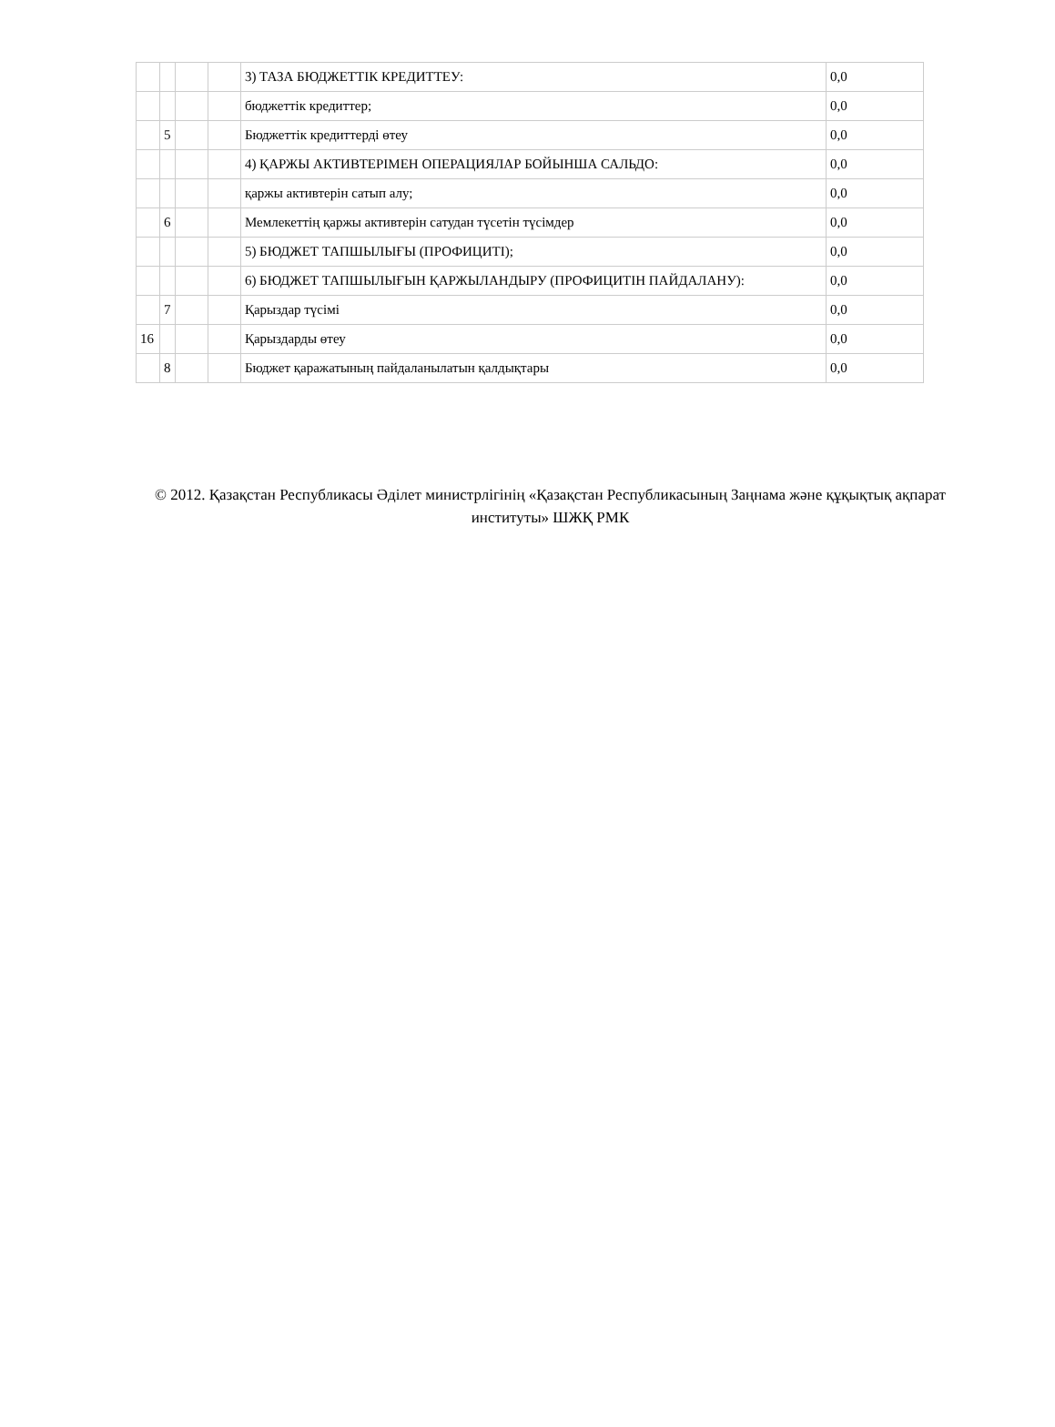| | | | | 3) ТАЗА БЮДЖЕТТІК КРЕДИТТЕУ: | 0,0 |
| | | | | бюджеттік кредиттер; | 0,0 |
| | 5 | | | Бюджеттік кредиттерді өтеу | 0,0 |
| | | | | 4) ҚАРЖЫ АКТИВТЕРІМЕН ОПЕРАЦИЯЛАР БОЙЫНША САЛЬДО: | 0,0 |
| | | | | қаржы активтерін сатып алу; | 0,0 |
| | 6 | | | Мемлекеттің қаржы активтерін сатудан түсетін түсімдер | 0,0 |
| | | | | 5) БЮДЖЕТ ТАПШЫЛЫҒЫ (ПРОФИЦИТІ); | 0,0 |
| | | | | 6) БЮДЖЕТ ТАПШЫЛЫҒЫН ҚАРЖЫЛАНДЫРУ (ПРОФИЦИТІН ПАЙДАЛАНУ): | 0,0 |
| | 7 | | | Қарыздар түсімі | 0,0 |
| 16 | | | | Қарыздарды өтеу | 0,0 |
| | 8 | | | Бюджет қаражатының пайдаланылатын қалдықтары | 0,0 |
© 2012. Қазақстан Республикасы Әділет министрлігінің «Қазақстан Республикасының Заңнама және құқықтық ақпарат институты» ШЖҚ РМК